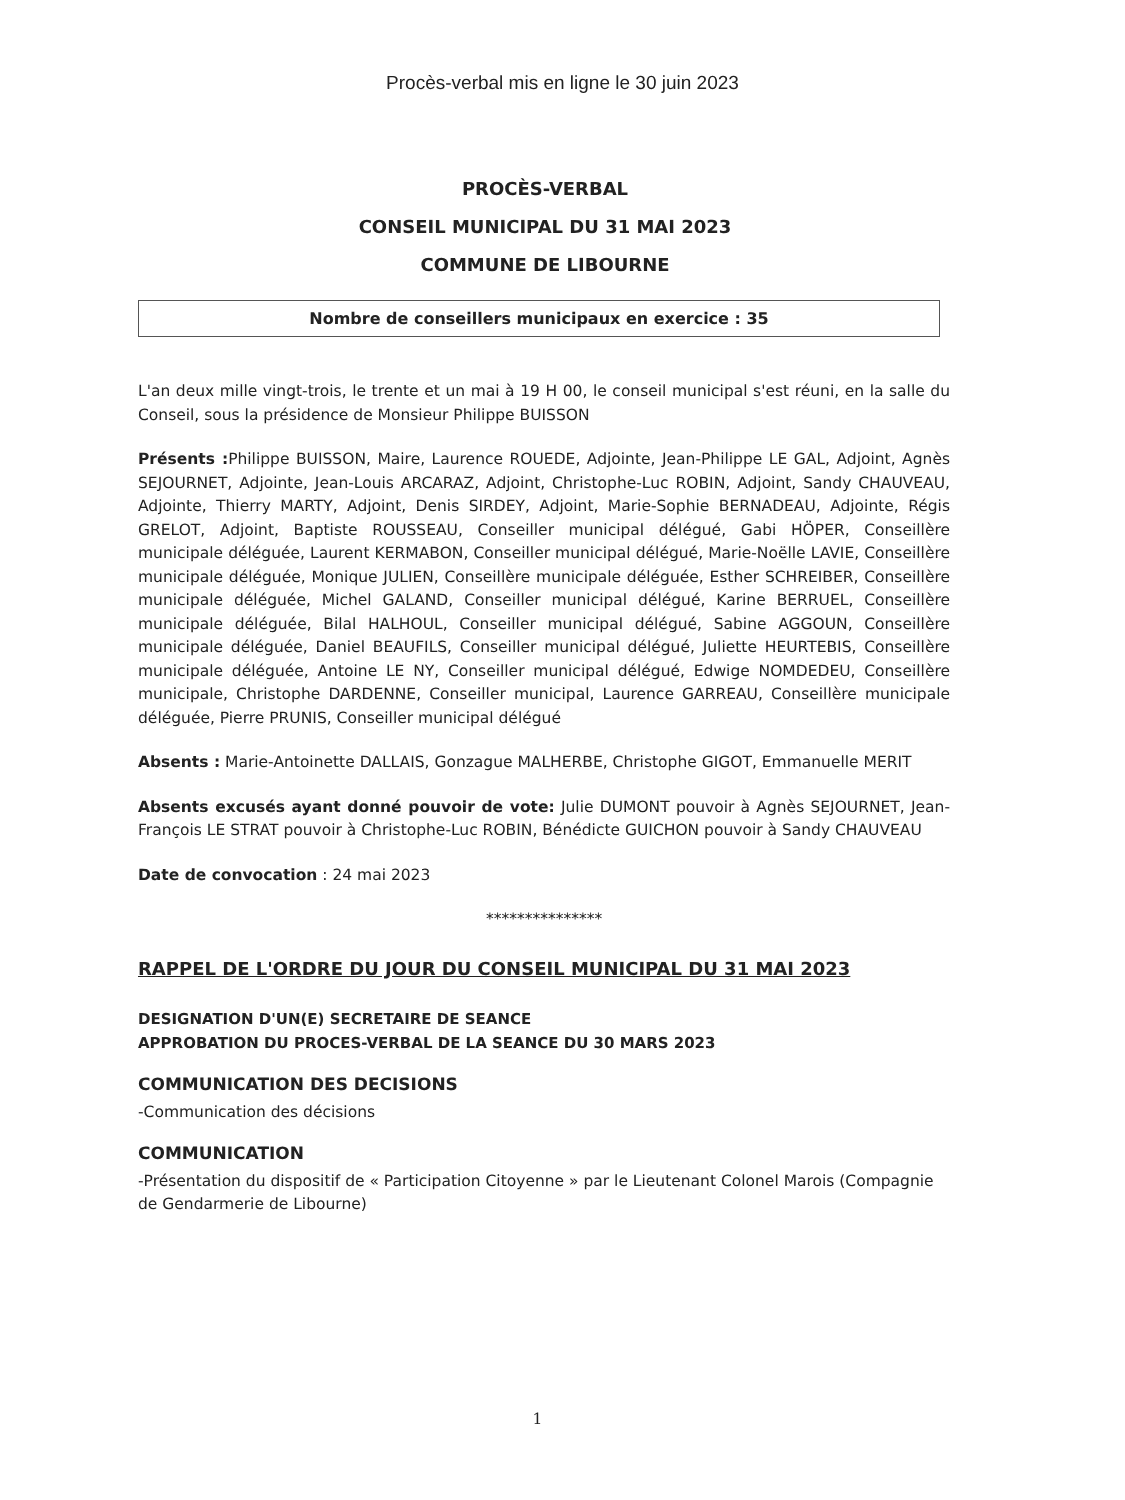Procès-verbal mis en ligne le 30 juin 2023
PROCÈS-VERBAL
CONSEIL MUNICIPAL DU 31 MAI 2023
COMMUNE DE LIBOURNE
Nombre de conseillers municipaux en exercice : 35
L'an deux mille vingt-trois, le trente et un mai à 19 H 00, le conseil municipal s'est réuni, en la salle du Conseil, sous la présidence de Monsieur Philippe BUISSON
Présents : Philippe BUISSON, Maire, Laurence ROUEDE, Adjointe, Jean-Philippe LE GAL, Adjoint, Agnès SEJOURNET, Adjointe, Jean-Louis ARCARAZ, Adjoint, Christophe-Luc ROBIN, Adjoint, Sandy CHAUVEAU, Adjointe, Thierry MARTY, Adjoint, Denis SIRDEY, Adjoint, Marie-Sophie BERNADEAU, Adjointe, Régis GRELOT, Adjoint, Baptiste ROUSSEAU, Conseiller municipal délégué, Gabi HÖPER, Conseillère municipale déléguée, Laurent KERMABON, Conseiller municipal délégué, Marie-Noëlle LAVIE, Conseillère municipale déléguée, Monique JULIEN, Conseillère municipale déléguée, Esther SCHREIBER, Conseillère municipale déléguée, Michel GALAND, Conseiller municipal délégué, Karine BERRUEL, Conseillère municipale déléguée, Bilal HALHOUL, Conseiller municipal délégué, Sabine AGGOUN, Conseillère municipale déléguée, Daniel BEAUFILS, Conseiller municipal délégué, Juliette HEURTEBIS, Conseillère municipale déléguée, Antoine LE NY, Conseiller municipal délégué, Edwige NOMDEDEU, Conseillère municipale, Christophe DARDENNE, Conseiller municipal, Laurence GARREAU, Conseillère municipale déléguée, Pierre PRUNIS, Conseiller municipal délégué
Absents : Marie-Antoinette DALLAIS, Gonzague MALHERBE, Christophe GIGOT, Emmanuelle MERIT
Absents excusés ayant donné pouvoir de vote: Julie DUMONT pouvoir à Agnès SEJOURNET, Jean-François LE STRAT pouvoir à Christophe-Luc ROBIN, Bénédicte GUICHON pouvoir à Sandy CHAUVEAU
Date de convocation : 24 mai 2023
***************
RAPPEL DE L'ORDRE DU JOUR DU CONSEIL MUNICIPAL DU 31 MAI 2023
DESIGNATION D'UN(E) SECRETAIRE DE SEANCE
APPROBATION DU PROCES-VERBAL DE LA SEANCE DU 30 MARS 2023
COMMUNICATION DES DECISIONS
-Communication des décisions
COMMUNICATION
-Présentation du dispositif de « Participation Citoyenne » par le Lieutenant Colonel Marois (Compagnie de Gendarmerie de Libourne)
1